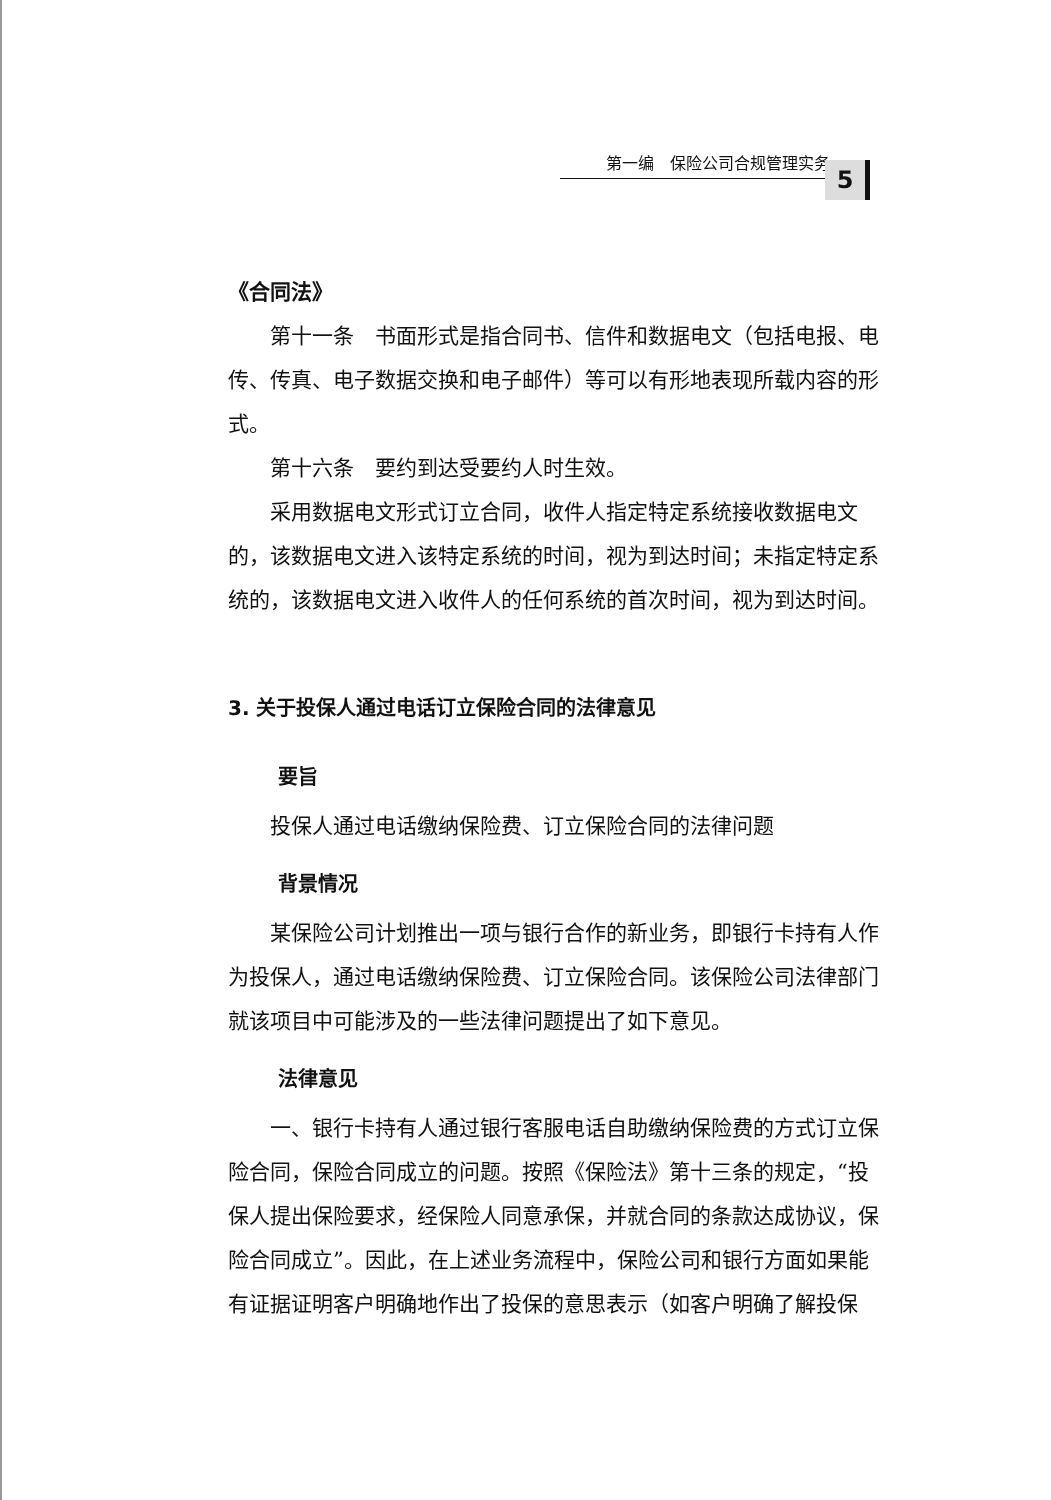第一编　保险公司合规管理实务
5
《合同法》
第十一条　书面形式是指合同书、信件和数据电文（包括电报、电传、传真、电子数据交换和电子邮件）等可以有形地表现所载内容的形式。
第十六条　要约到达受要约人时生效。
采用数据电文形式订立合同，收件人指定特定系统接收数据电文的，该数据电文进入该特定系统的时间，视为到达时间；未指定特定系统的，该数据电文进入收件人的任何系统的首次时间，视为到达时间。
3. 关于投保人通过电话订立保险合同的法律意见
要旨
投保人通过电话缴纳保险费、订立保险合同的法律问题
背景情况
某保险公司计划推出一项与银行合作的新业务，即银行卡持有人作为投保人，通过电话缴纳保险费、订立保险合同。该保险公司法律部门就该项目中可能涉及的一些法律问题提出了如下意见。
法律意见
一、银行卡持有人通过银行客服电话自助缴纳保险费的方式订立保险合同，保险合同成立的问题。按照《保险法》第十三条的规定，“投保人提出保险要求，经保险人同意承保，并就合同的条款达成协议，保险合同成立”。因此，在上述业务流程中，保险公司和银行方面如果能有证据证明客户明确地作出了投保的意思表示（如客户明确了解投保